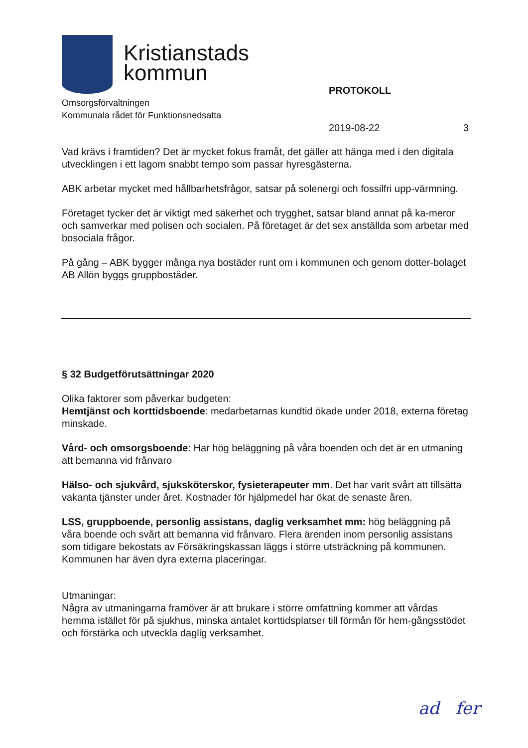Kristianstads
kommun
Omsorgsförvaltningen
Kommunala rådet för Funktionsnedsatta
PROTOKOLL
2019-08-22 3
Vad krävs i framtiden? Det är mycket fokus framåt, det gäller att hänga med i den digitala utvecklingen i ett lagom snabbt tempo som passar hyresgästerna.
ABK arbetar mycket med hållbarhetsfrågor, satsar på solenergi och fossilfri upp-värmning.
Företaget tycker det är viktigt med säkerhet och trygghet, satsar bland annat på ka-meror och samverkar med polisen och socialen. På företaget är det sex anställda som arbetar med bosociala frågor.
På gång – ABK bygger många nya bostäder runt om i kommunen och genom dotter-bolaget AB Allön byggs gruppbostäder.
§ 32 Budgetförutsättningar 2020
Olika faktorer som påverkar budgeten:
Hemtjänst och korttidsboende: medarbetarnas kundtid ökade under 2018, externa företag minskade.
Vård- och omsorgsboende: Har hög beläggning på våra boenden och det är en utmaning att bemanna vid frånvaro
Hälso- och sjukvård, sjuksköterskor, fysieterapeuter mm. Det har varit svårt att tillsätta vakanta tjänster under året. Kostnader för hjälpmedel har ökat de senaste åren.
LSS, gruppboende, personlig assistans, daglig verksamhet mm: hög beläggning på våra boende och svårt att bemanna vid frånvaro. Flera ärenden inom personlig assistans som tidigare bekostats av Försäkringskassan läggs i större utsträckning på kommunen. Kommunen har även dyra externa placeringar.
Utmaningar:
Några av utmaningarna framöver är att brukare i större omfattning kommer att vårdas hemma istället för på sjukhus, minska antalet korttidsplatser till förmån för hem-gångsstödet och förstärka och utveckla daglig verksamhet.
ad fer